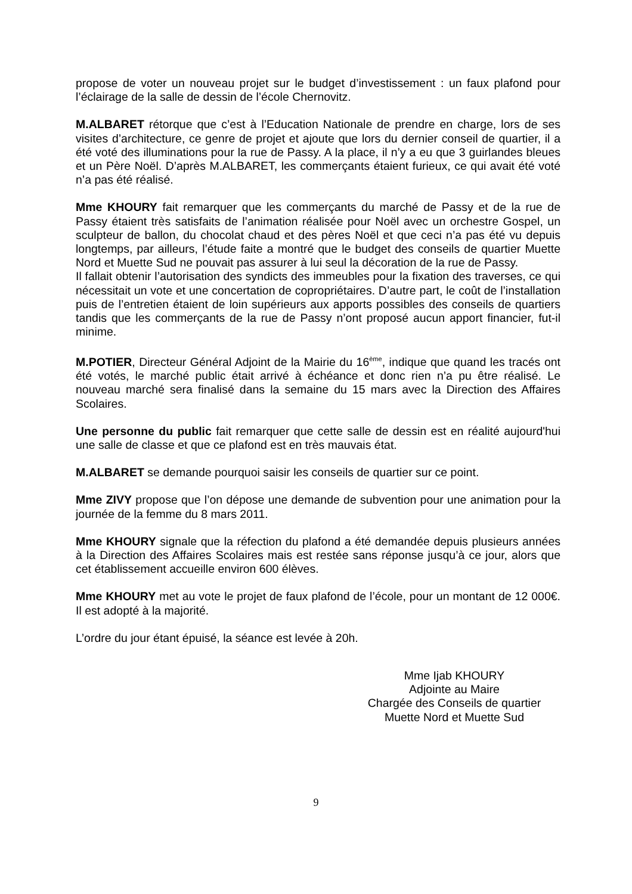propose de voter un nouveau projet sur le budget d’investissement : un faux plafond pour l’éclairage de la salle de dessin de l’école Chernovitz.
M.ALBARET rétorque que c’est à l’Education Nationale de prendre en charge, lors de ses visites d’architecture, ce genre de projet et ajoute que lors du dernier conseil de quartier, il a été voté des illuminations pour la rue de Passy. A la place, il n’y a eu que 3 guirlandes bleues et un Père Noël. D’après M.ALBARET, les commerçants étaient furieux, ce qui avait été voté n’a pas été réalisé.
Mme KHOURY fait remarquer que les commerçants du marché de Passy et de la rue de Passy étaient très satisfaits de l’animation réalisée pour Noël avec un orchestre Gospel, un sculpteur de ballon, du chocolat chaud et des pères Noël et que ceci n’a pas été vu depuis longtemps, par ailleurs, l’étude faite a montré que le budget des conseils de quartier Muette Nord et Muette Sud ne pouvait pas assurer à lui seul la décoration de la rue de Passy.
Il fallait obtenir l’autorisation des syndicts des immeubles pour la fixation des traverses, ce qui nécessitait un vote et une concertation de copropriétaires. D’autre part, le coût de l’installation puis de l’entretien étaient de loin supérieurs aux apports possibles des conseils de quartiers tandis que les commerçants de la rue de Passy n’ont proposé aucun apport financier, fut-il minime.
M.POTIER, Directeur Général Adjoint de la Mairie du 16<sup>ème</sup>, indique que quand les tracés ont été votés, le marché public était arrivé à échéance et donc rien n’a pu être réalisé. Le nouveau marché sera finalisé dans la semaine du 15 mars avec la Direction des Affaires Scolaires.
Une personne du public fait remarquer que cette salle de dessin est en réalité aujourd'hui une salle de classe et que ce plafond est en très mauvais état.
M.ALBARET se demande pourquoi saisir les conseils de quartier sur ce point.
Mme ZIVY propose que l’on dépose une demande de subvention pour une animation pour la journée de la femme du 8 mars 2011.
Mme KHOURY signale que la réfection du plafond a été demandée depuis plusieurs années à la Direction des Affaires Scolaires mais est restée sans réponse jusqu’à ce jour, alors que cet établissement accueille environ 600 élèves.
Mme KHOURY met au vote le projet de faux plafond de l’école, pour un montant de 12 000€. Il est adopté à la majorité.
L’ordre du jour étant épuisé, la séance est levée à 20h.
Mme Ijab KHOURY
Adjointe au Maire
Chargée des Conseils de quartier
Muette Nord et Muette Sud
9